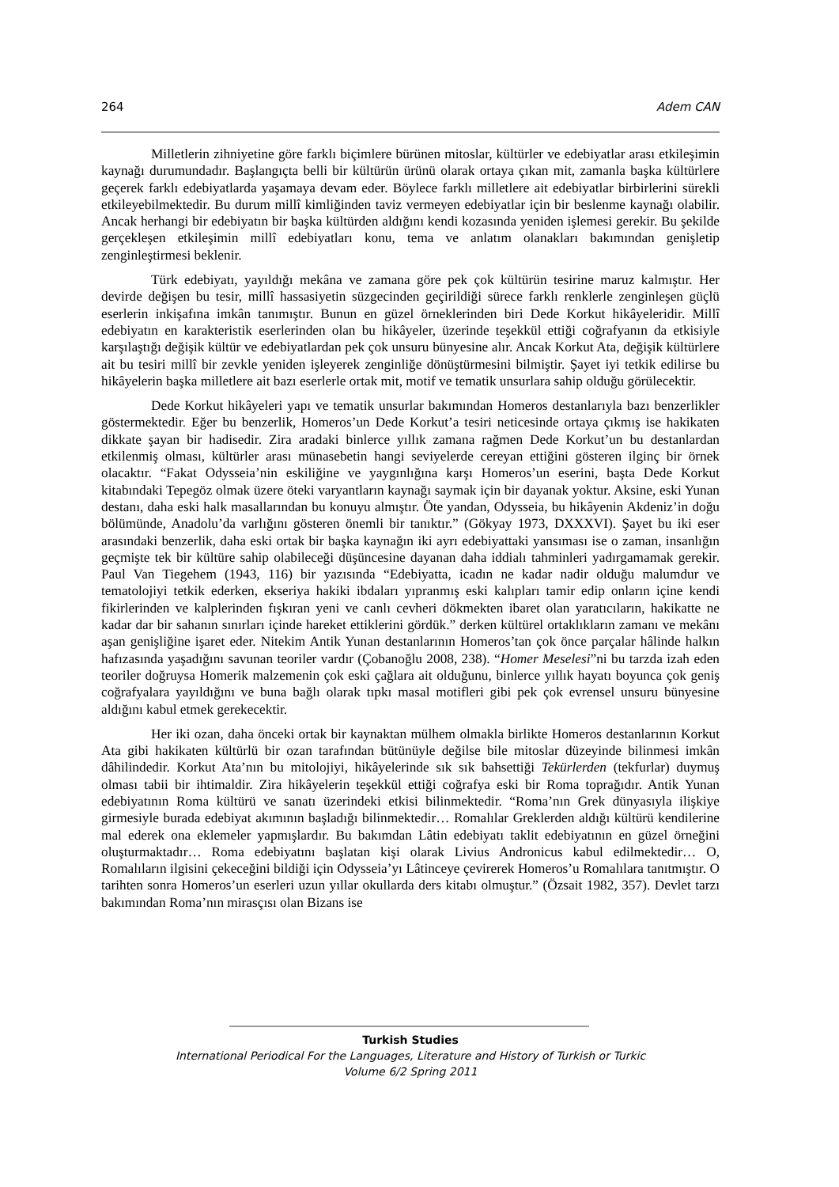264 Adem CAN
Milletlerin zihniyetine göre farklı biçimlere bürünen mitoslar, kültürler ve edebiyatlar arası etkileşimin kaynağı durumundadır. Başlangıçta belli bir kültürün ürünü olarak ortaya çıkan mit, zamanla başka kültürlere geçerek farklı edebiyatlarda yaşamaya devam eder. Böylece farklı milletlere ait edebiyatlar birbirlerini sürekli etkileyebilmektedir. Bu durum millî kimliğinden taviz vermeyen edebiyatlar için bir beslenme kaynağı olabilir. Ancak herhangi bir edebiyatın bir başka kültürden aldığını kendi kozasında yeniden işlemesi gerekir. Bu şekilde gerçekleşen etkileşimin millî edebiyatları konu, tema ve anlatım olanakları bakımından genişletip zenginleştirmesi beklenir.
Türk edebiyatı, yayıldığı mekâna ve zamana göre pek çok kültürün tesirine maruz kalmıştır. Her devirde değişen bu tesir, millî hassasiyetin süzgecinden geçirildiği sürece farklı renklerle zenginleşen güçlü eserlerin inkişafına imkân tanımıştır. Bunun en güzel örneklerinden biri Dede Korkut hikâyeleridir. Millî edebiyatın en karakteristik eserlerinden olan bu hikâyeler, üzerinde teşekkül ettiği coğrafyanın da etkisiyle karşılaştığı değişik kültür ve edebiyatlardan pek çok unsuru bünyesine alır. Ancak Korkut Ata, değişik kültürlere ait bu tesiri millî bir zevkle yeniden işleyerek zenginliğe dönüştürmesini bilmiştir. Şayet iyi tetkik edilirse bu hikâyelerin başka milletlere ait bazı eserlerle ortak mit, motif ve tematik unsurlara sahip olduğu görülecektir.
Dede Korkut hikâyeleri yapı ve tematik unsurlar bakımından Homeros destanlarıyla bazı benzerlikler göstermektedir. Eğer bu benzerlik, Homeros’un Dede Korkut’a tesiri neticesinde ortaya çıkmış ise hakikaten dikkate şayan bir hadisedir. Zira aradaki binlerce yıllık zamana rağmen Dede Korkut’un bu destanlardan etkilenmiş olması, kültürler arası münasebetin hangi seviyelerde cereyan ettiğini gösteren ilginç bir örnek olacaktır. “Fakat Odysseia’nin eskiliğine ve yaygınlığına karşı Homeros’un eserini, başta Dede Korkut kitabındaki Tepegöz olmak üzere öteki varyantların kaynağı saymak için bir dayanak yoktur. Aksine, eski Yunan destanı, daha eski halk masallarından bu konuyu almıştır. Öte yandan, Odysseia, bu hikâyenin Akdeniz’in doğu bölümünde, Anadolu’da varlığını gösteren önemli bir tanıktır.” (Gökyay 1973, DXXXVI). Şayet bu iki eser arasındaki benzerlik, daha eski ortak bir başka kaynağın iki ayrı edebiyattaki yansıması ise o zaman, insanlığın geçmişte tek bir kültüre sahip olabileceği düşüncesine dayanan daha iddialı tahminleri yadırgamamak gerekir. Paul Van Tiegehem (1943, 116) bir yazısında “Edebiyatta, icadın ne kadar nadir olduğu malumdur ve tematolojiyi tetkik ederken, ekseriya hakiki ibdaları yıpranmış eski kalıpları tamir edip onların içine kendi fikirlerinden ve kalplerinden fışkıran yeni ve canlı cevheri dökmekten ibaret olan yaratıcıların, hakikatte ne kadar dar bir sahanın sınırları içinde hareket ettiklerini gördük.” derken kültürel ortaklıkların zamanı ve mekânı aşan genişliğine işaret eder. Nitekim Antik Yunan destanlarının Homeros’tan çok önce parçalar hâlinde halkın hafızasında yaşadığını savunan teoriler vardır (Çobanoğlu 2008, 238). “Homer Meselesi”ni bu tarzda izah eden teoriler doğruysa Homerik malzemenin çok eski çağlara ait olduğunu, binlerce yıllık hayatı boyunca çok geniş coğrafyalara yayıldığını ve buna bağlı olarak tıpkı masal motifleri gibi pek çok evrensel unsuru bünyesine aldığını kabul etmek gerekecektir.
Her iki ozan, daha önceki ortak bir kaynaktan mülhem olmakla birlikte Homeros destanlarının Korkut Ata gibi hakikaten kültürlü bir ozan tarafından bütünüyle değilse bile mitoslar düzeyinde bilinmesi imkân dâhilindedir. Korkut Ata’nın bu mitolojiyi, hikâyelerinde sık sık bahsettiği Tekürlerden (tekfurlar) duymuş olması tabii bir ihtimaldir. Zira hikâyelerin teşekkül ettiği coğrafya eski bir Roma toprağıdır. Antik Yunan edebiyatının Roma kültürü ve sanatı üzerindeki etkisi bilinmektedir. “Roma’nın Grek dünyasıyla ilişkiye girmesiyle burada edebiyat akımının başladığı bilinmektedir… Romalılar Greklerden aldığı kültürü kendilerine mal ederek ona eklemeler yapmışlardır. Bu bakımdan Lâtin edebiyatı taklit edebiyatının en güzel örneğini oluşturmaktadır… Roma edebiyatını başlatan kişi olarak Livius Andronicus kabul edilmektedir… O, Romalıların ilgisini çekeceğini bildiği için Odysseia’yı Lâtinceye çevirerek Homeros’u Romalılara tanıtmıştır. O tarihten sonra Homeros’un eserleri uzun yıllar okullarda ders kitabı olmuştur.” (Özsait 1982, 357). Devlet tarzı bakımından Roma’nın mirasçısı olan Bizans ise
Turkish Studies
International Periodical For the Languages, Literature and History of Turkish or Turkic
Volume 6/2 Spring 2011